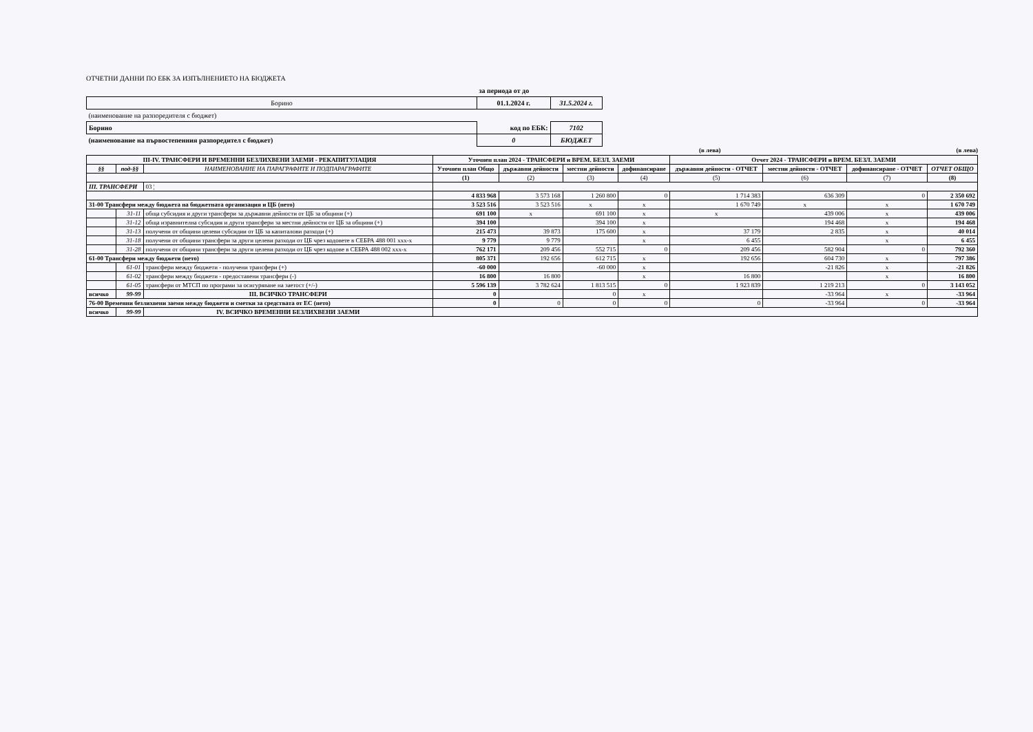ОТЧЕТНИ ДАННИ ПО ЕБК ЗА ИЗПЪЛНЕНИЕТО НА БЮДЖЕТА
| | за периода от до | |
| Борино | 01.1.2024 г. | 31.5.2024 г. |
| (наименование на разпоредителя с бюджет) | | |
| Борино | код по ЕБК: | 7102 |
| (наименование на първостепенния разпоредител с бюджет) | 0 | БЮДЖЕТ |
(в лева) (в лева)
| III-IV. ТРАНСФЕРИ И ВРЕМЕННИ БЕЗЛИХВЕНИ ЗАЕМИ - РЕКАПИТУЛАЦИЯ | | | Уточнен план 2024 - ТРАНСФЕРИ и ВРЕМ. БЕЗЛ. ЗАЕМИ | | | | Отчет 2024 - ТРАНСФЕРИ и ВРЕМ. БЕЗЛ. ЗАЕМИ | | | |
| --- | --- | --- | --- | --- | --- | --- | --- | --- | --- | --- |
| §§ | под-§§ | НАИМЕНОВАНИЕ НА ПАРАГРАФИТЕ И ПОДПАРАГРАФИТЕ | Уточнен план Общо | държавни дейности | местни дейности | дофинансиране | държавни дейности - ОТЧЕТ | местни дейности - ОТЧЕТ | дофинансиране - ОТЧЕТ | ОТЧЕТ ОБЩО |
| | | | (1) | (2) | (3) | (4) | (5) | (6) | (7) | (8) |
| III. ТРАНСФЕРИ | | 03 ¦ | | | | | | | | |
| | | | 4 833 968 | 3 573 168 | 1 260 800 | 0 | 1 714 383 | 636 309 | 0 | 2 350 692 |
| 31-00 Трансфери между бюджета на бюджетната организация и ЦБ (нето) | | | 3 523 516 | 3 523 516 | x | x | 1 670 749 | x | x | 1 670 749 |
| | 31-11 | обща субсидия и други трансфери за държавни дейности от ЦБ за общини (+) | 691 100 | x | 691 100 | x | x | 439 006 | x | 439 006 |
| | 31-12 | обща изравнителна субсидия и други трансфери за местни дейности от ЦБ за общини (+) | 394 100 | | 394 100 | x | | 194 468 | x | 194 468 |
| | 31-13 | получени от общини целеви субсидии от ЦБ за капиталови разходи (+) | 215 473 | 39 873 | 175 600 | x | 37 179 | 2 835 | x | 40 014 |
| | 31-18 | получени от общини трансфери за други целеви разходи от ЦБ чрез кодовете в СЕБРА 488 001 xxx-x | 9 779 | 9 779 | | x | 6 455 | | x | 6 455 |
| | 31-28 | получени от общини трансфери за други целеви разходи от ЦБ чрез кодове в СЕБРА 488 002 xxx-x | 762 171 | 209 456 | 552 715 | 0 | 209 456 | 582 904 | 0 | 792 360 |
| 61-00 Трансфери между бюджети (нето) | | | 805 371 | 192 656 | 612 715 | x | 192 656 | 604 730 | x | 797 386 |
| | 61-01 | трансфери между бюджети - получени трансфери (+) | -60 000 | | -60 000 | x | | -21 826 | x | -21 826 |
| | 61-02 | трансфери между бюджети - предоставени трансфери (-) | 16 800 | 16 800 | | x | 16 800 | | x | 16 800 |
| | 61-05 | трансфери от МТСП по програми за осигуряване на заетост (+/-) | 5 596 139 | 3 782 624 | 1 813 515 | 0 | 1 923 839 | 1 219 213 | 0 | 3 143 052 |
| всичко | 99-99 | III. ВСИЧКО ТРАНСФЕРИ | 0 | | 0 | x | | -33 964 | x | -33 964 |
| 76-00 Временни безлихвени заеми между бюджети и сметки за средствата от ЕС (нето) | | | 0 | 0 | 0 | 0 | 0 | -33 964 | 0 | -33 964 |
| всичко | 99-99 | IV. ВСИЧКО ВРЕМЕННИ БЕЗЛИХВЕНИ ЗАЕМИ | | | | | | | | |